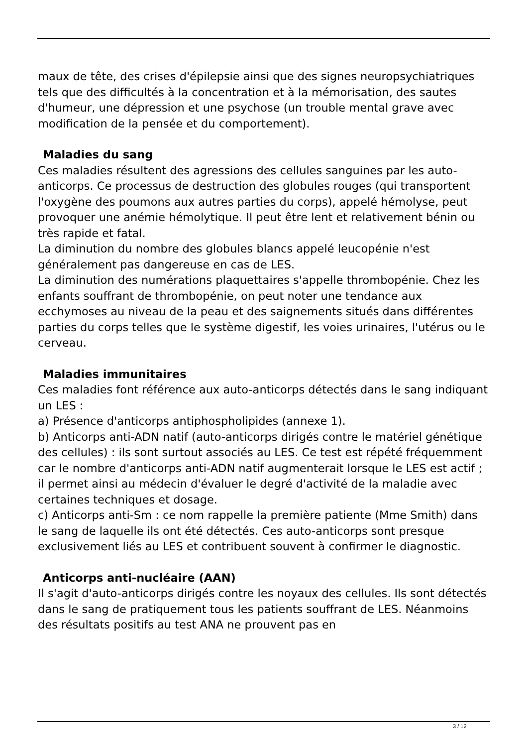maux de tête, des crises d'épilepsie ainsi que des signes neuropsychiatriques tels que des difficultés à la concentration et à la mémorisation, des sautes d'humeur, une dépression et une psychose (un trouble mental grave avec modification de la pensée et du comportement).
Maladies du sang
Ces maladies résultent des agressions des cellules sanguines par les auto-anticorps. Ce processus de destruction des globules rouges (qui transportent l'oxygène des poumons aux autres parties du corps), appelé hémolyse, peut provoquer une anémie hémolytique. Il peut être lent et relativement bénin ou très rapide et fatal.
La diminution du nombre des globules blancs appelé leucopénie n'est généralement pas dangereuse en cas de LES.
La diminution des numérations plaquettaires s'appelle thrombopénie. Chez les enfants souffrant de thrombopénie, on peut noter une tendance aux ecchymoses au niveau de la peau et des saignements situés dans différentes parties du corps telles que le système digestif, les voies urinaires, l'utérus ou le cerveau.
Maladies immunitaires
Ces maladies font référence aux auto-anticorps détectés dans le sang indiquant un LES :
a) Présence d'anticorps antiphospholipides (annexe 1).
b) Anticorps anti-ADN natif (auto-anticorps dirigés contre le matériel génétique des cellules) : ils sont surtout associés au LES. Ce test est répété fréquemment car le nombre d'anticorps anti-ADN natif augmenterait lorsque le LES est actif ; il permet ainsi au médecin d'évaluer le degré d'activité de la maladie avec certaines techniques et dosage.
c) Anticorps anti-Sm : ce nom rappelle la première patiente (Mme Smith) dans le sang de laquelle ils ont été détectés. Ces auto-anticorps sont presque exclusivement liés au LES et contribuent souvent à confirmer le diagnostic.
Anticorps anti-nucléaire (AAN)
Il s'agit d'auto-anticorps dirigés contre les noyaux des cellules. Ils sont détectés dans le sang de pratiquement tous les patients souffrant de LES. Néanmoins des résultats positifs au test ANA ne prouvent pas en
3 / 12